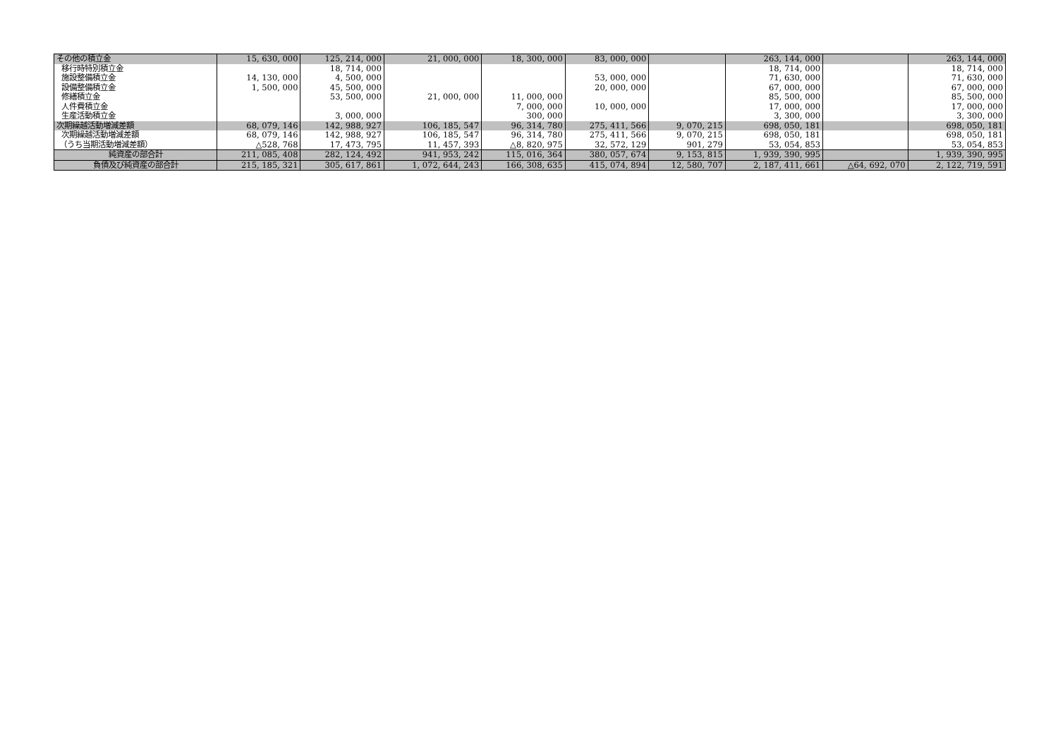| その他の積立金 | 15, 630, 000 | 125, 214, 000 | 21, 000, 000 | 18, 300, 000 | 83, 000, 000 | | 263, 144, 000 | | 263, 144, 000 |
| 移行時特別積立金 | | 18, 714, 000 | | | | | 18, 714, 000 | | 18, 714, 000 |
| 施設整備積立金 | 14, 130, 000 | 4, 500, 000 | | | 53, 000, 000 | | 71, 630, 000 | | 71, 630, 000 |
| 設備整備積立金 | 1, 500, 000 | 45, 500, 000 | | | 20, 000, 000 | | 67, 000, 000 | | 67, 000, 000 |
| 修繕積立金 | | 53, 500, 000 | 21, 000, 000 | 11, 000, 000 | | | 85, 500, 000 | | 85, 500, 000 |
| 人件費積立金 | | | | 7, 000, 000 | 10, 000, 000 | | 17, 000, 000 | | 17, 000, 000 |
| 生産活動積立金 | | 3, 000, 000 | | 300, 000 | | | 3, 300, 000 | | 3, 300, 000 |
| 次期繰越活動増減差額 | 68, 079, 146 | 142, 988, 927 | 106, 185, 547 | 96, 314, 780 | 275, 411, 566 | 9, 070, 215 | 698, 050, 181 | | 698, 050, 181 |
| 次期繰越活動増減差額 | 68, 079, 146 | 142, 988, 927 | 106, 185, 547 | 96, 314, 780 | 275, 411, 566 | 9, 070, 215 | 698, 050, 181 | | 698, 050, 181 |
| （うち当期活動増減差額） | △528, 768 | 17, 473, 795 | 11, 457, 393 | △8, 820, 975 | 32, 572, 129 | 901, 279 | 53, 054, 853 | | 53, 054, 853 |
| 純資産の部合計 | 211, 085, 408 | 282, 124, 492 | 941, 953, 242 | 115, 016, 364 | 380, 057, 674 | 9, 153, 815 | 1, 939, 390, 995 | | 1, 939, 390, 995 |
| 負債及び純資産の部合計 | 215, 185, 321 | 305, 617, 861 | 1, 072, 644, 243 | 166, 308, 635 | 415, 074, 894 | 12, 580, 707 | 2, 187, 411, 661 | △64, 692, 070 | 2, 122, 719, 591 |